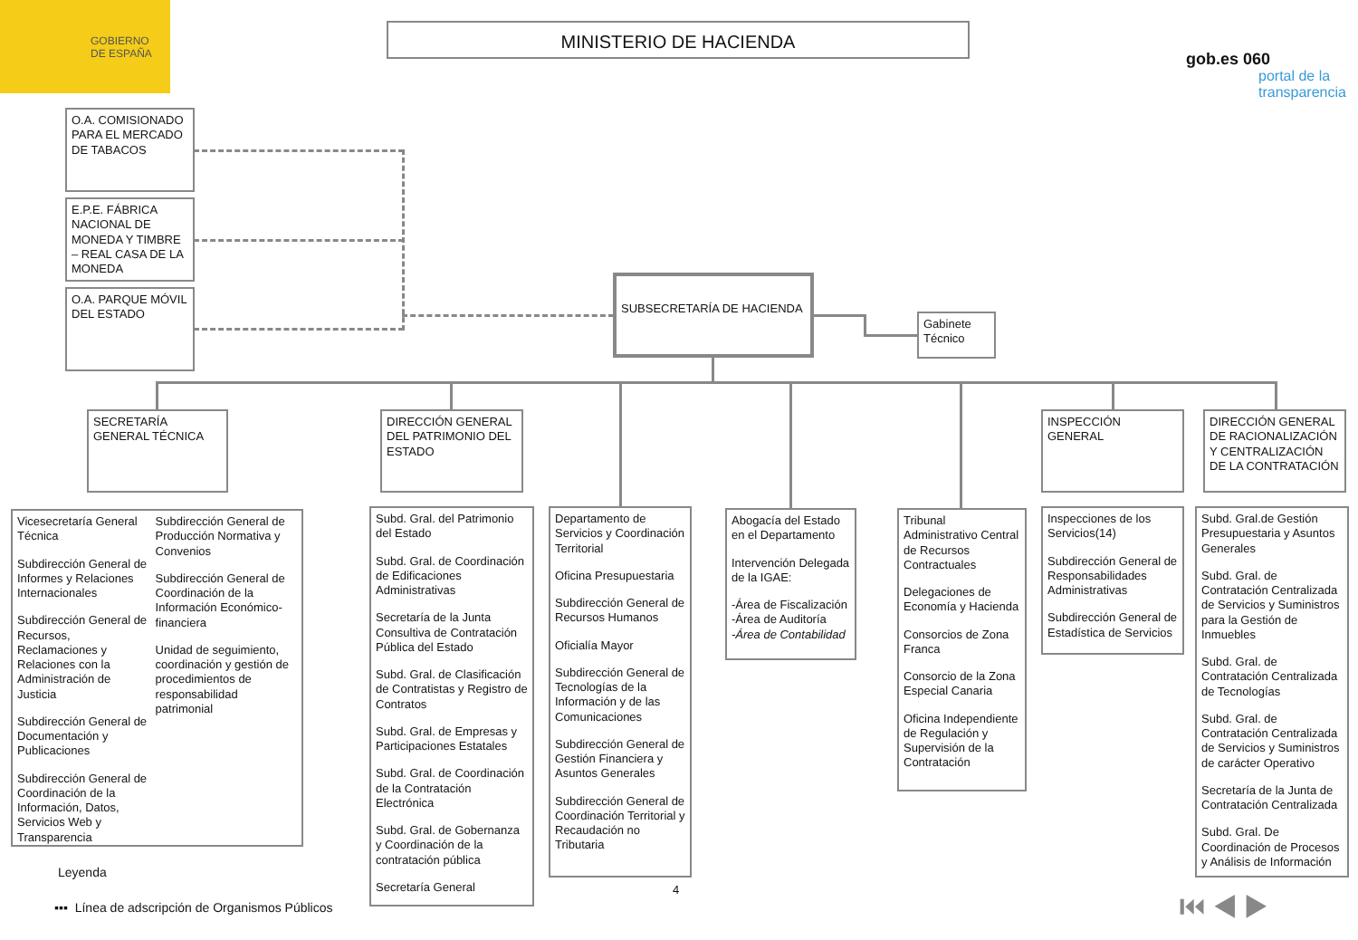GOBIERNO
DE ESPAÑA
MINISTERIO DE HACIENDA
gob.es 060
portal de la transparencia
O.A. COMISIONADO PARA EL MERCADO DE TABACOS
E.P.E. FÁBRICA NACIONAL DE MONEDA Y TIMBRE – REAL CASA DE LA MONEDA
O.A. PARQUE MÓVIL DEL ESTADO
SUBSECRETARÍA DE HACIENDA
Gabinete Técnico
SECRETARÍA GENERAL TÉCNICA
DIRECCIÓN GENERAL DEL PATRIMONIO DEL ESTADO
INSPECCIÓN GENERAL
DIRECCIÓN GENERAL DE RACIONALIZACIÓN Y CENTRALIZACIÓN DE LA CONTRATACIÓN
Vicesecretaría General Técnica
Subdirección General de Informes y Relaciones Internacionales
Subdirección General de Recursos, Reclamaciones y Relaciones con la Administración de Justicia
Subdirección General de Documentación y Publicaciones
Subdirección General de Coordinación de la Información, Datos, Servicios Web y Transparencia
Subdirección General de Producción Normativa y Convenios
Subdirección General de Coordinación de la Información Económico-financiera
Unidad de seguimiento, coordinación y gestión de procedimientos de responsabilidad patrimonial
Subd. Gral. del Patrimonio del Estado
Subd. Gral. de Coordinación de Edificaciones Administrativas
Secretaría de la Junta Consultiva de Contratación Pública del Estado
Subd. Gral. de Clasificación de Contratistas y Registro de Contratos
Subd. Gral. de Empresas y Participaciones Estatales
Subd. Gral. de Coordinación de la Contratación Electrónica
Subd. Gral. de Gobernanza y Coordinación de la contratación pública
Secretaría General
Departamento de Servicios y Coordinación Territorial
Oficina Presupuestaria
Subdirección General de Recursos Humanos
Oficialía Mayor
Subdirección General de Tecnologías de la Información y de las Comunicaciones
Subdirección General de Gestión Financiera y Asuntos Generales
Subdirección General de Coordinación Territorial y Recaudación no Tributaria
Abogacía del Estado en el Departamento
Intervención Delegada de la IGAE:
-Área de Fiscalización
-Área de Auditoría
-Área de Contabilidad
Tribunal Administrativo Central de Recursos Contractuales
Delegaciones de Economía y Hacienda
Consorcios de Zona Franca
Consorcio de la Zona Especial Canaria
Oficina Independiente de Regulación y Supervisión de la Contratación
Inspecciones de los Servicios(14)
Subdirección General de Responsabilidades Administrativas
Subdirección General de Estadística de Servicios
Subd. Gral.de Gestión Presupuestaria y Asuntos Generales
Subd. Gral. de Contratación Centralizada de Servicios y Suministros para la Gestión de Inmuebles
Subd. Gral. de Contratación Centralizada de Tecnologías
Subd. Gral. de Contratación Centralizada de Servicios y Suministros de carácter Operativo
Secretaría de la Junta de Contratación Centralizada
Subd. Gral. De Coordinación de Procesos y Análisis de Información
Leyenda
▪▪▪ Línea de adscripción de Organismos Públicos
4 ⏮ ◀ ▶